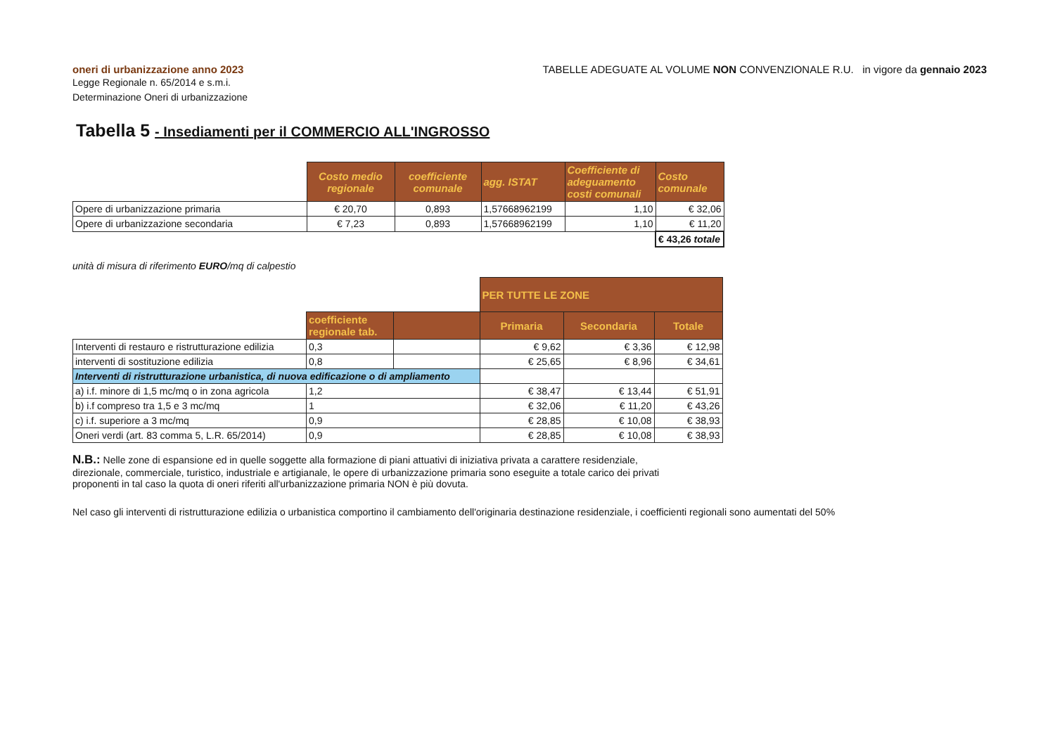oneri di urbanizzazione anno 2023
Legge Regionale n. 65/2014 e s.m.i.
Determinazione Oneri di urbanizzazione
TABELLE ADEGUATE AL VOLUME NON CONVENZIONALE R.U. in vigore da gennaio 2023
Tabella 5 - Insediamenti per il COMMERCIO ALL'INGROSSO
| | Costo medio regionale | coefficiente comunale | agg. ISTAT | Coefficiente di adeguamento costi comunali | Costo comunale |
| Opere di urbanizzazione primaria | € 20,70 | 0,893 | 1,57668962199 | 1,10 | € 32,06 |
| Opere di urbanizzazione secondaria | € 7,23 | 0,893 | 1,57668962199 | 1,10 | € 11,20 |
| | | | | | € 43,26 totale |
unità di misura di riferimento EURO/mq di calpestio
| | | | PER TUTTE LE ZONE | | |
| | coefficiente regionale tab. | | Primaria | Secondaria | Totale |
| Interventi di restauro e ristrutturazione edilizia | 0,3 | | € 9,62 | € 3,36 | € 12,98 |
| interventi di sostituzione edilizia | 0,8 | | € 25,65 | € 8,96 | € 34,61 |
| Interventi di ristrutturazione urbanistica, di nuova edificazione o di ampliamento | | | | | |
| a) i.f. minore di 1,5 mc/mq o in zona agricola | 1,2 | | € 38,47 | € 13,44 | € 51,91 |
| b) i.f compreso tra 1,5 e 3 mc/mq | 1 | | € 32,06 | € 11,20 | € 43,26 |
| c) i.f. superiore a 3 mc/mq | 0,9 | | € 28,85 | € 10,08 | € 38,93 |
| Oneri verdi (art. 83 comma 5, L.R. 65/2014) | 0,9 | | € 28,85 | € 10,08 | € 38,93 |
N.B.: Nelle zone di espansione ed in quelle soggette alla formazione di piani attuativi di iniziativa privata a carattere residenziale, direzionale, commerciale, turistico, industriale e artigianale, le opere di urbanizzazione primaria sono eseguite a totale carico dei privati proponenti in tal caso la quota di oneri riferiti all'urbanizzazione primaria NON è più dovuta.
Nel caso gli interventi di ristrutturazione edilizia o urbanistica comportino il cambiamento dell'originaria destinazione residenziale, i coefficienti regionali sono aumentati del 50%